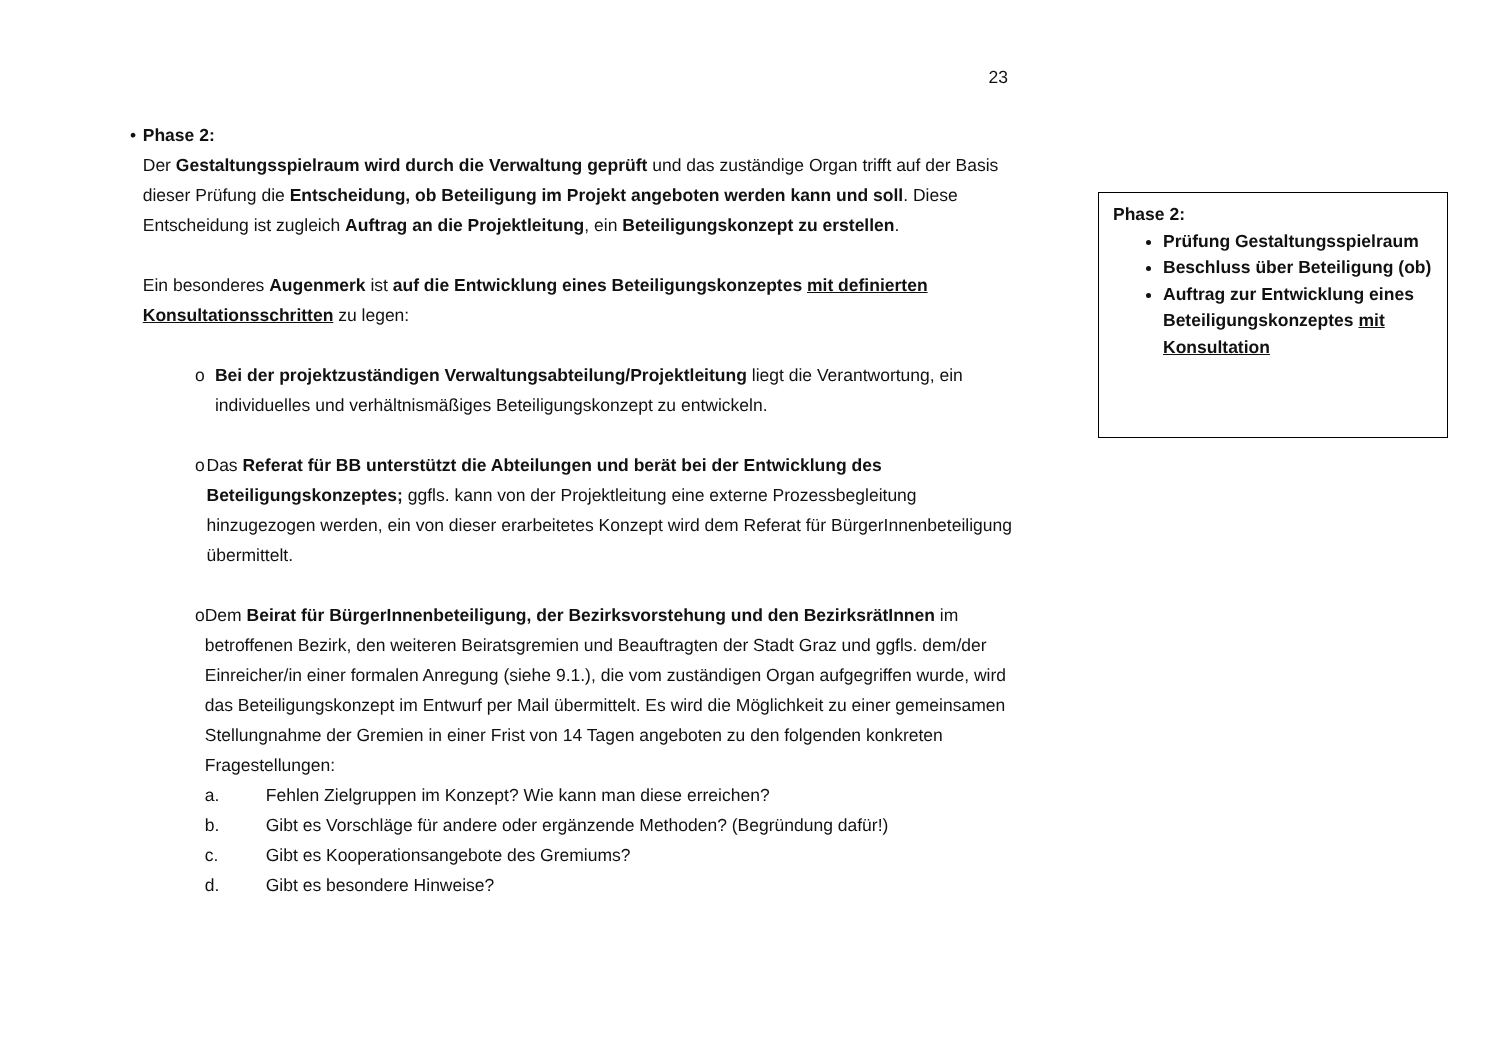23
• Phase 2:
Der Gestaltungsspielraum wird durch die Verwaltung geprüft und das zuständige Organ trifft auf der Basis dieser Prüfung die Entscheidung, ob Beteiligung im Projekt angeboten werden kann und soll. Diese Entscheidung ist zugleich Auftrag an die Projektleitung, ein Beteiligungskonzept zu erstellen.
Ein besonderes Augenmerk ist auf die Entwicklung eines Beteiligungskonzeptes mit definierten Konsultationsschritten zu legen:
o Bei der projektzuständigen Verwaltungsabteilung/Projektleitung liegt die Verantwortung, ein individuelles und verhältnismäßiges Beteiligungskonzept zu entwickeln.
o Das Referat für BB unterstützt die Abteilungen und berät bei der Entwicklung des Beteiligungskonzeptes; ggfls. kann von der Projektleitung eine externe Prozessbegleitung hinzugezogen werden, ein von dieser erarbeitetes Konzept wird dem Referat für BürgerInnenbeteiligung übermittelt.
o Dem Beirat für BürgerInnenbeteiligung, der Bezirksvorstehung und den BezirksrätInnen im betroffenen Bezirk, den weiteren Beiratsgremien und Beauftragten der Stadt Graz und ggfls. dem/der Einreicher/in einer formalen Anregung (siehe 9.1.), die vom zuständigen Organ aufgegriffen wurde, wird das Beteiligungskonzept im Entwurf per Mail übermittelt. Es wird die Möglichkeit zu einer gemeinsamen Stellungnahme der Gremien in einer Frist von 14 Tagen angeboten zu den folgenden konkreten Fragestellungen:
a. Fehlen Zielgruppen im Konzept? Wie kann man diese erreichen?
b. Gibt es Vorschläge für andere oder ergänzende Methoden? (Begründung dafür!)
c. Gibt es Kooperationsangebote des Gremiums?
d. Gibt es besondere Hinweise?
Phase 2:
Prüfung Gestaltungsspielraum
Beschluss über Beteiligung (ob)
Auftrag zur Entwicklung eines Beteiligungskonzeptes mit Konsultation